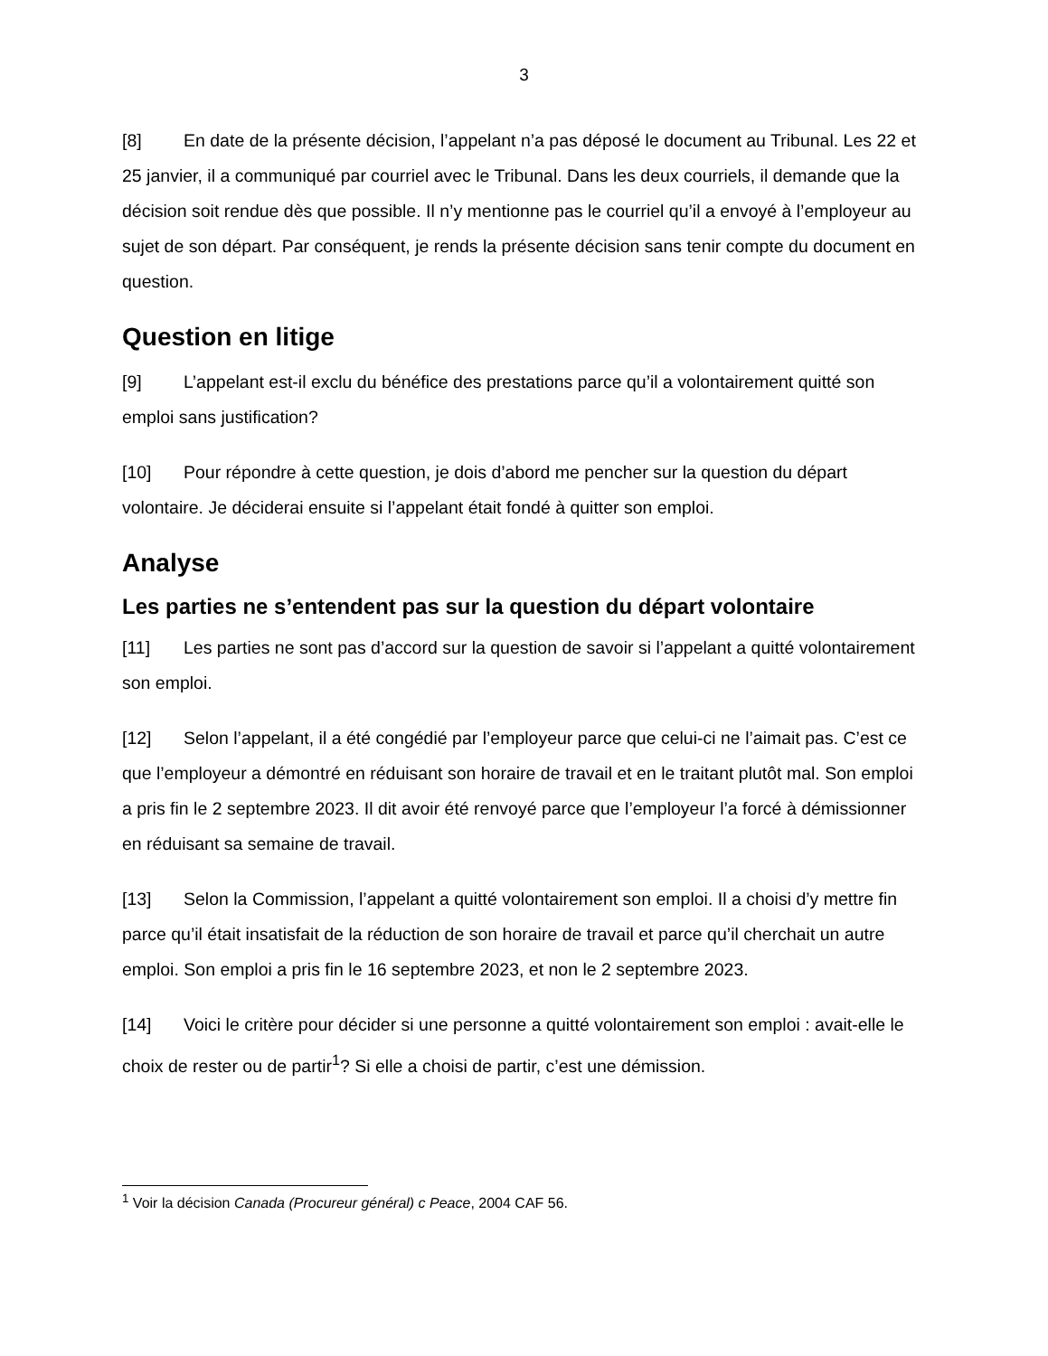3
[8] En date de la présente décision, l’appelant n’a pas déposé le document au Tribunal. Les 22 et 25 janvier, il a communiqué par courriel avec le Tribunal. Dans les deux courriels, il demande que la décision soit rendue dès que possible. Il n’y mentionne pas le courriel qu’il a envoyé à l’employeur au sujet de son départ. Par conséquent, je rends la présente décision sans tenir compte du document en question.
Question en litige
[9] L’appelant est-il exclu du bénéfice des prestations parce qu’il a volontairement quitté son emploi sans justification?
[10] Pour répondre à cette question, je dois d’abord me pencher sur la question du départ volontaire. Je déciderai ensuite si l’appelant était fondé à quitter son emploi.
Analyse
Les parties ne s’entendent pas sur la question du départ volontaire
[11] Les parties ne sont pas d’accord sur la question de savoir si l’appelant a quitté volontairement son emploi.
[12] Selon l’appelant, il a été congédié par l’employeur parce que celui-ci ne l’aimait pas. C’est ce que l’employeur a démontré en réduisant son horaire de travail et en le traitant plutôt mal. Son emploi a pris fin le 2 septembre 2023. Il dit avoir été renvoyé parce que l’employeur l’a forcé à démissionner en réduisant sa semaine de travail.
[13] Selon la Commission, l’appelant a quitté volontairement son emploi. Il a choisi d’y mettre fin parce qu’il était insatisfait de la réduction de son horaire de travail et parce qu’il cherchait un autre emploi. Son emploi a pris fin le 16 septembre 2023, et non le 2 septembre 2023.
[14] Voici le critère pour décider si une personne a quitté volontairement son emploi : avait-elle le choix de rester ou de partir<sup>1</sup>? Si elle a choisi de partir, c’est une démission.
<sup>1</sup> Voir la décision Canada (Procureur général) c Peace, 2004 CAF 56.